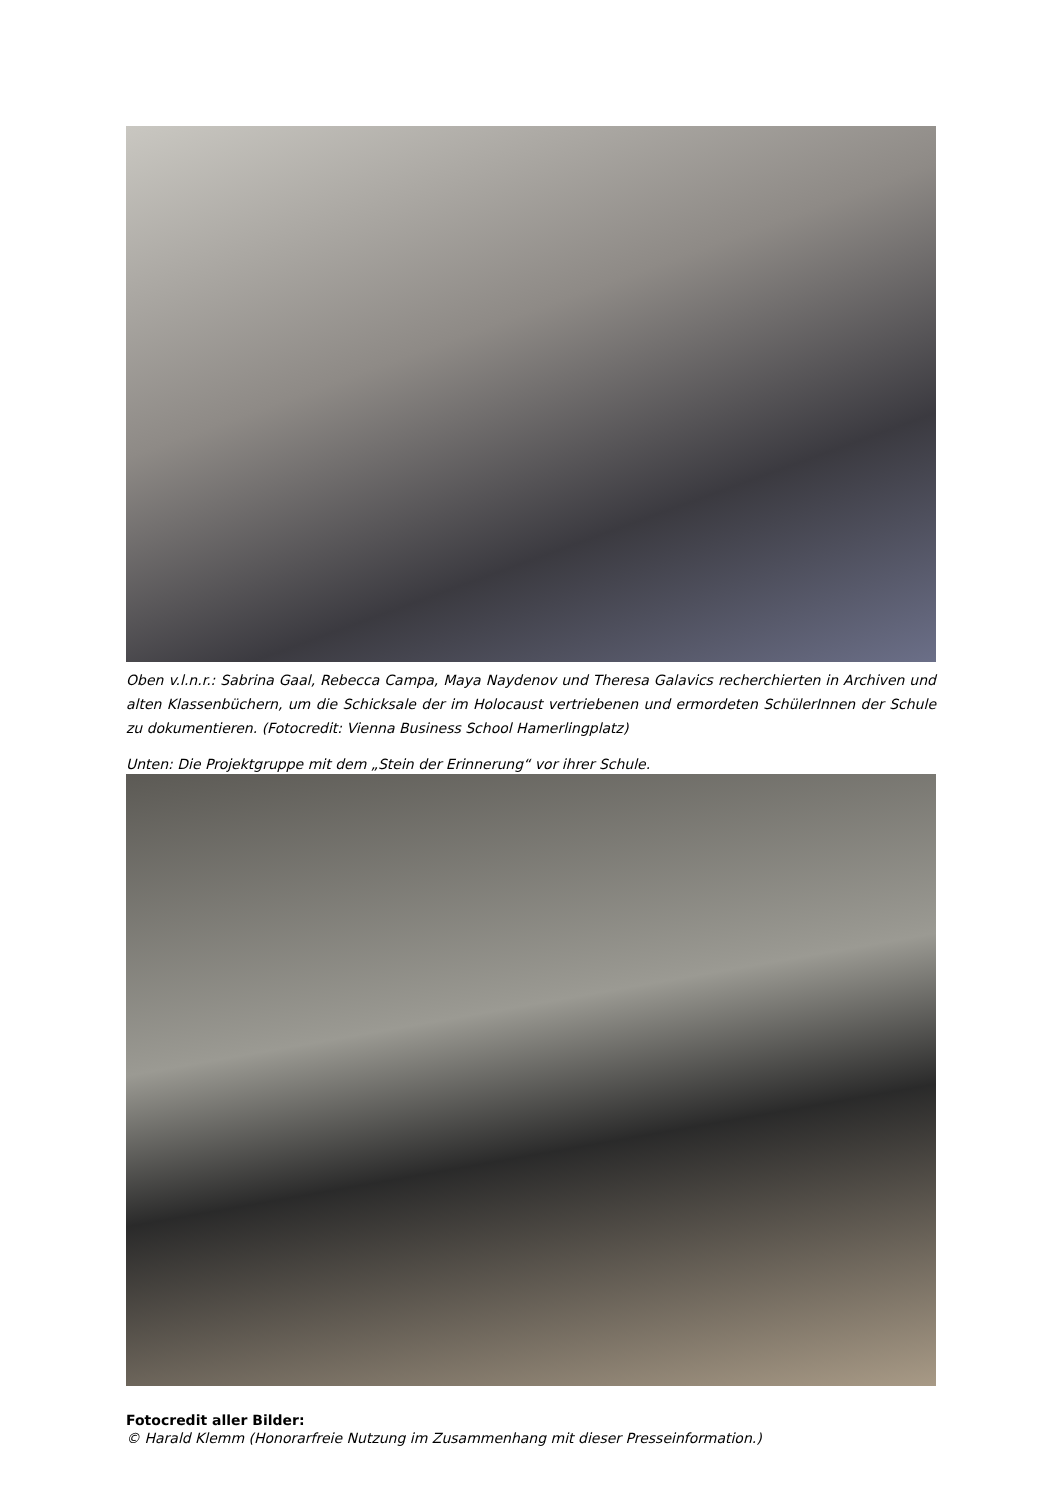Oben v.l.n.r.: Sabrina Gaal, Rebecca Campa, Maya Naydenov und Theresa Galavics recherchierten in Archiven und alten Klassenbüchern, um die Schicksale der im Holocaust vertriebenen und ermordeten SchülerInnen der Schule zu dokumentieren. (Fotocredit: Vienna Business School Hamerlingplatz)
Unten: Die Projektgruppe mit dem „Stein der Erinnerung“ vor ihrer Schule.
Fotocredit aller Bilder:
© Harald Klemm (Honorarfreie Nutzung im Zusammenhang mit dieser Presseinformation.)